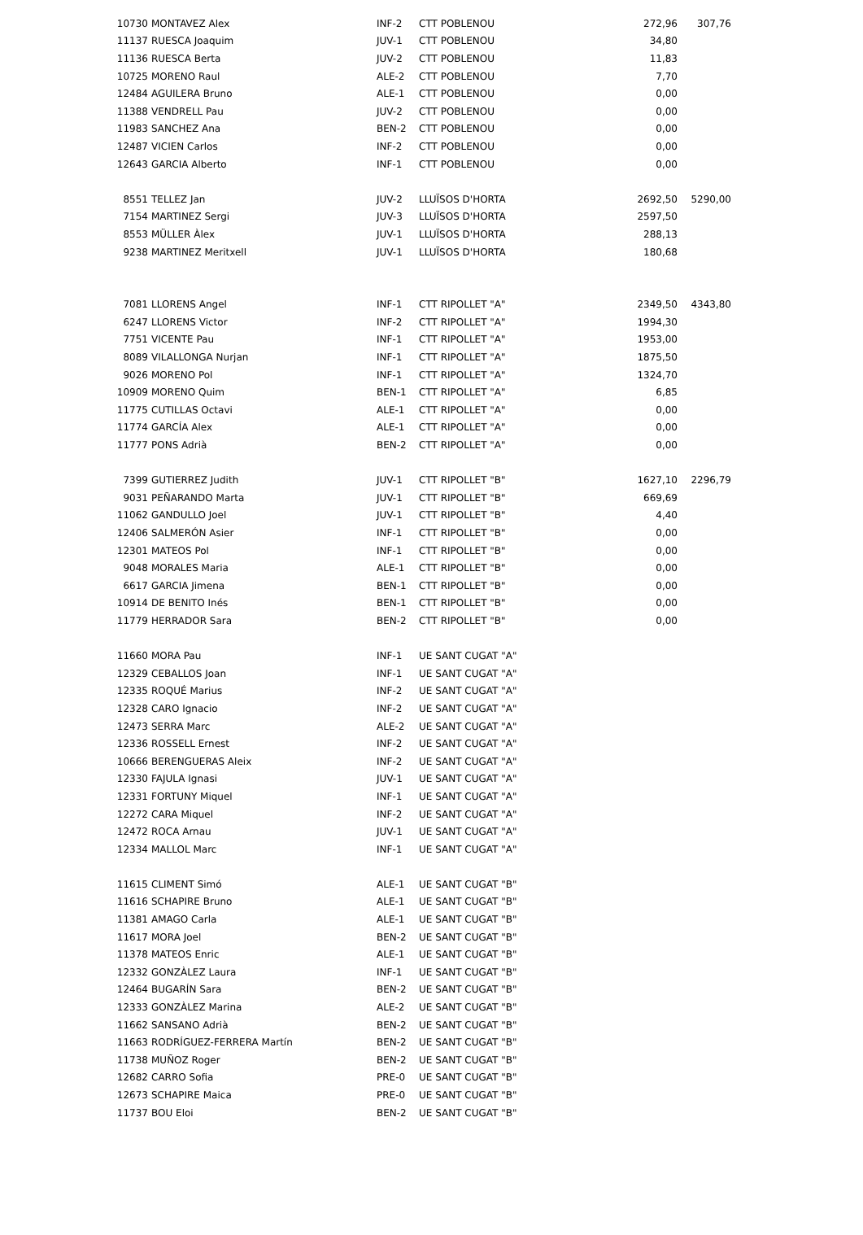| 10730 | MONTAVEZ Alex | INF-2 | CTT POBLENOU | 272,96 | 307,76 |
| 11137 | RUESCA Joaquim | JUV-1 | CTT POBLENOU | 34,80 | |
| 11136 | RUESCA Berta | JUV-2 | CTT POBLENOU | 11,83 | |
| 10725 | MORENO Raul | ALE-2 | CTT POBLENOU | 7,70 | |
| 12484 | AGUILERA Bruno | ALE-1 | CTT POBLENOU | 0,00 | |
| 11388 | VENDRELL Pau | JUV-2 | CTT POBLENOU | 0,00 | |
| 11983 | SANCHEZ Ana | BEN-2 | CTT POBLENOU | 0,00 | |
| 12487 | VICIEN Carlos | INF-2 | CTT POBLENOU | 0,00 | |
| 12643 | GARCIA Alberto | INF-1 | CTT POBLENOU | 0,00 | |
| 8551 | TELLEZ Jan | JUV-2 | LLUÏSOS D'HORTA | 2692,50 | 5290,00 |
| 7154 | MARTINEZ Sergi | JUV-3 | LLUÏSOS D'HORTA | 2597,50 | |
| 8553 | MÜLLER Àlex | JUV-1 | LLUÏSOS D'HORTA | 288,13 | |
| 9238 | MARTINEZ Meritxell | JUV-1 | LLUÏSOS D'HORTA | 180,68 | |
| 7081 | LLORENS Angel | INF-1 | CTT RIPOLLET "A" | 2349,50 | 4343,80 |
| 6247 | LLORENS Victor | INF-2 | CTT RIPOLLET "A" | 1994,30 | |
| 7751 | VICENTE Pau | INF-1 | CTT RIPOLLET "A" | 1953,00 | |
| 8089 | VILALLONGA Nurjan | INF-1 | CTT RIPOLLET "A" | 1875,50 | |
| 9026 | MORENO Pol | INF-1 | CTT RIPOLLET "A" | 1324,70 | |
| 10909 | MORENO Quim | BEN-1 | CTT RIPOLLET "A" | 6,85 | |
| 11775 | CUTILLAS Octavi | ALE-1 | CTT RIPOLLET "A" | 0,00 | |
| 11774 | GARCÍA Alex | ALE-1 | CTT RIPOLLET "A" | 0,00 | |
| 11777 | PONS Adrià | BEN-2 | CTT RIPOLLET "A" | 0,00 | |
| 7399 | GUTIERREZ Judith | JUV-1 | CTT RIPOLLET "B" | 1627,10 | 2296,79 |
| 9031 | PEÑARANDO Marta | JUV-1 | CTT RIPOLLET "B" | 669,69 | |
| 11062 | GANDULLO Joel | JUV-1 | CTT RIPOLLET "B" | 4,40 | |
| 12406 | SALMERÓN Asier | INF-1 | CTT RIPOLLET "B" | 0,00 | |
| 12301 | MATEOS Pol | INF-1 | CTT RIPOLLET "B" | 0,00 | |
| 9048 | MORALES Maria | ALE-1 | CTT RIPOLLET "B" | 0,00 | |
| 6617 | GARCIA Jimena | BEN-1 | CTT RIPOLLET "B" | 0,00 | |
| 10914 | DE BENITO Inés | BEN-1 | CTT RIPOLLET "B" | 0,00 | |
| 11779 | HERRADOR Sara | BEN-2 | CTT RIPOLLET "B" | 0,00 | |
| 11660 | MORA Pau | INF-1 | UE SANT CUGAT "A" | | |
| 12329 | CEBALLOS Joan | INF-1 | UE SANT CUGAT "A" | | |
| 12335 | ROQUÉ Marius | INF-2 | UE SANT CUGAT "A" | | |
| 12328 | CARO Ignacio | INF-2 | UE SANT CUGAT "A" | | |
| 12473 | SERRA Marc | ALE-2 | UE SANT CUGAT "A" | | |
| 12336 | ROSSELL Ernest | INF-2 | UE SANT CUGAT "A" | | |
| 10666 | BERENGUERAS Aleix | INF-2 | UE SANT CUGAT "A" | | |
| 12330 | FAJULA Ignasi | JUV-1 | UE SANT CUGAT "A" | | |
| 12331 | FORTUNY Miquel | INF-1 | UE SANT CUGAT "A" | | |
| 12272 | CARA Miquel | INF-2 | UE SANT CUGAT "A" | | |
| 12472 | ROCA Arnau | JUV-1 | UE SANT CUGAT "A" | | |
| 12334 | MALLOL Marc | INF-1 | UE SANT CUGAT "A" | | |
| 11615 | CLIMENT Simó | ALE-1 | UE SANT CUGAT "B" | | |
| 11616 | SCHAPIRE Bruno | ALE-1 | UE SANT CUGAT "B" | | |
| 11381 | AMAGO Carla | ALE-1 | UE SANT CUGAT "B" | | |
| 11617 | MORA Joel | BEN-2 | UE SANT CUGAT "B" | | |
| 11378 | MATEOS Enric | ALE-1 | UE SANT CUGAT "B" | | |
| 12332 | GONZÀLEZ Laura | INF-1 | UE SANT CUGAT "B" | | |
| 12464 | BUGARÍN Sara | BEN-2 | UE SANT CUGAT "B" | | |
| 12333 | GONZÀLEZ Marina | ALE-2 | UE SANT CUGAT "B" | | |
| 11662 | SANSANO Adrià | BEN-2 | UE SANT CUGAT "B" | | |
| 11663 | RODRÍGUEZ-FERRERA Martín | BEN-2 | UE SANT CUGAT "B" | | |
| 11738 | MUÑOZ Roger | BEN-2 | UE SANT CUGAT "B" | | |
| 12682 | CARRO Sofia | PRE-0 | UE SANT CUGAT "B" | | |
| 12673 | SCHAPIRE Maica | PRE-0 | UE SANT CUGAT "B" | | |
| 11737 | BOU Eloi | BEN-2 | UE SANT CUGAT "B" | | |